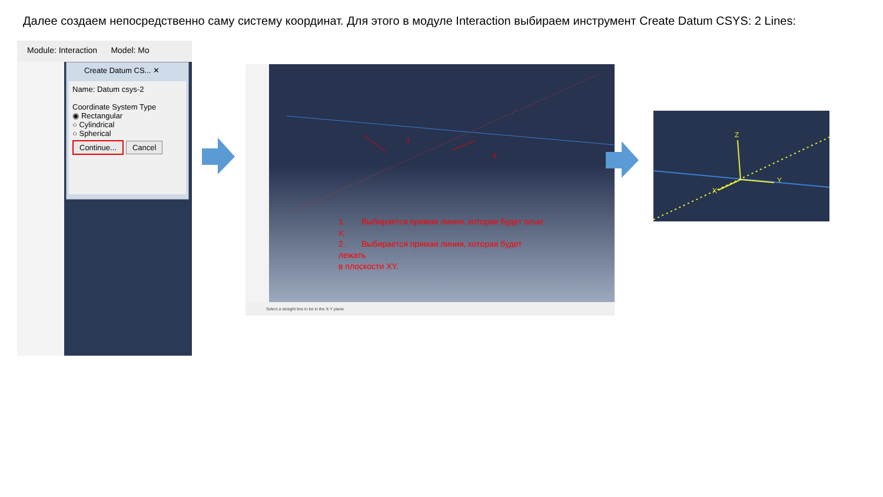Далее создаем непосредственно саму систему координат. Для этого в модуле Interaction выбираем инструмент Create Datum CSYS: 2 Lines:
Module: Interaction Model: Mo
Create Datum CS... ✕
Name: Datum csys-2
Coordinate System Type
◉ Rectangular
○ Cylindrical
○ Spherical
Continue... Cancel
1
2
1. Выбирается прямая линия, которая будет осью x;
2. Выбирается прямая линия, которая будет лежать
в плоскости XY.
Select a straight line to be in the X-Y plane
Z
Y
X